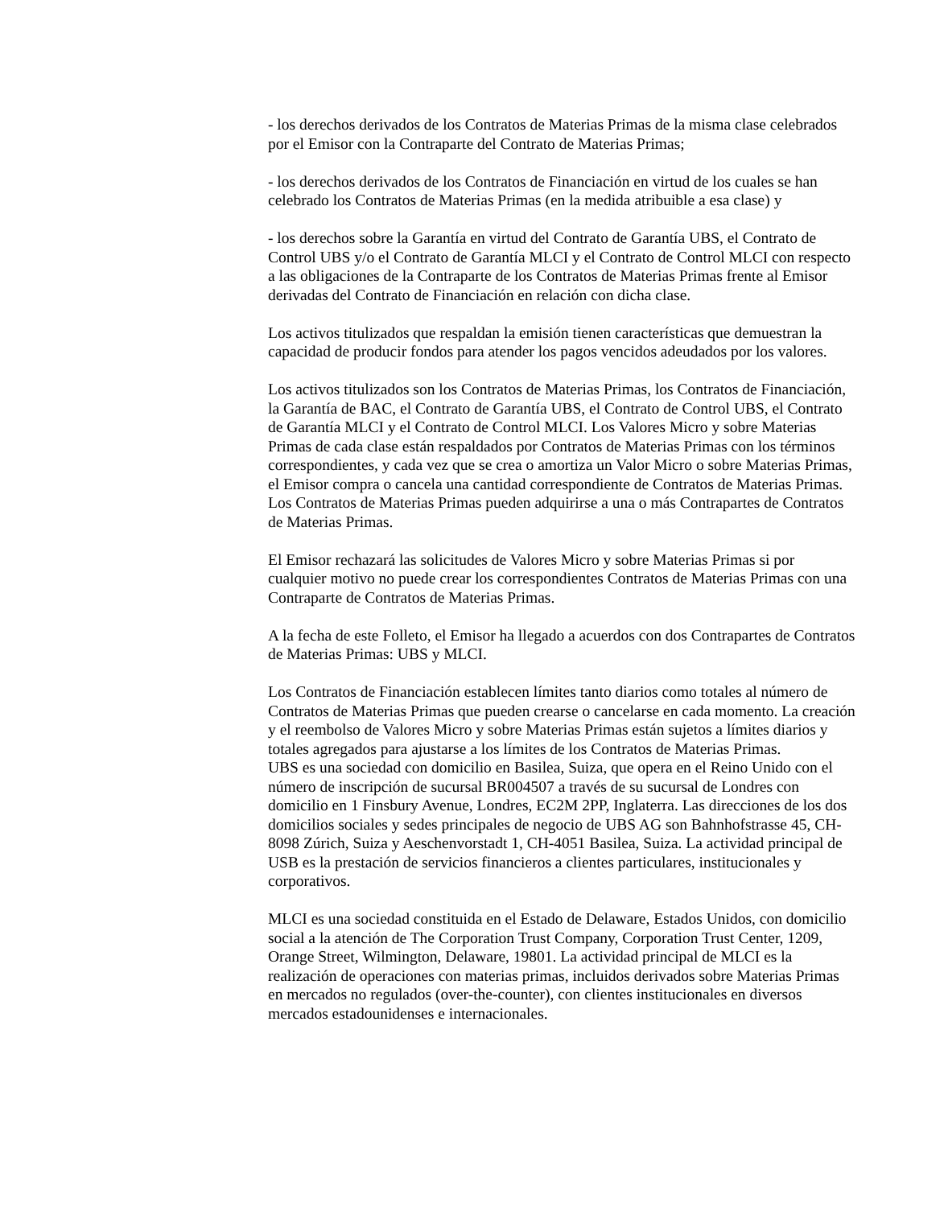- los derechos derivados de los Contratos de Materias Primas de la misma clase celebrados por el Emisor con la Contraparte del Contrato de Materias Primas;
- los derechos derivados de los Contratos de Financiación en virtud de los cuales se han celebrado los Contratos de Materias Primas (en la medida atribuible a esa clase) y
- los derechos sobre la Garantía en virtud del Contrato de Garantía UBS, el Contrato de Control UBS y/o el Contrato de Garantía MLCI y el Contrato de Control MLCI con respecto a las obligaciones de la Contraparte de los Contratos de Materias Primas frente al Emisor derivadas del Contrato de Financiación en relación con dicha clase.
Los activos titulizados que respaldan la emisión tienen características que demuestran la capacidad de producir fondos para atender los pagos vencidos adeudados por los valores.
Los activos titulizados son los Contratos de Materias Primas, los Contratos de Financiación, la Garantía de BAC, el Contrato de Garantía UBS, el Contrato de Control UBS, el Contrato de Garantía MLCI y el Contrato de Control MLCI. Los Valores Micro y sobre Materias Primas de cada clase están respaldados por Contratos de Materias Primas con los términos correspondientes, y cada vez que se crea o amortiza un Valor Micro o sobre Materias Primas, el Emisor compra o cancela una cantidad correspondiente de Contratos de Materias Primas. Los Contratos de Materias Primas pueden adquirirse a una o más Contrapartes de Contratos de Materias Primas.
El Emisor rechazará las solicitudes de Valores Micro y sobre Materias Primas si por cualquier motivo no puede crear los correspondientes Contratos de Materias Primas con una Contraparte de Contratos de Materias Primas.
A la fecha de este Folleto, el Emisor ha llegado a acuerdos con dos Contrapartes de Contratos de Materias Primas: UBS y MLCI.
Los Contratos de Financiación establecen límites tanto diarios como totales al número de Contratos de Materias Primas que pueden crearse o cancelarse en cada momento. La creación y el reembolso de Valores Micro y sobre Materias Primas están sujetos a límites diarios y totales agregados para ajustarse a los límites de los Contratos de Materias Primas.
UBS es una sociedad con domicilio en Basilea, Suiza, que opera en el Reino Unido con el número de inscripción de sucursal BR004507 a través de su sucursal de Londres con domicilio en 1 Finsbury Avenue, Londres, EC2M 2PP, Inglaterra. Las direcciones de los dos domicilios sociales y sedes principales de negocio de UBS AG son Bahnhofstrasse 45, CH-8098 Zúrich, Suiza y Aeschenvorstadt 1, CH-4051 Basilea, Suiza. La actividad principal de USB es la prestación de servicios financieros a clientes particulares, institucionales y corporativos.
MLCI es una sociedad constituida en el Estado de Delaware, Estados Unidos, con domicilio social a la atención de The Corporation Trust Company, Corporation Trust Center, 1209, Orange Street, Wilmington, Delaware, 19801. La actividad principal de MLCI es la realización de operaciones con materias primas, incluidos derivados sobre Materias Primas en mercados no regulados (over-the-counter), con clientes institucionales en diversos mercados estadounidenses e internacionales.